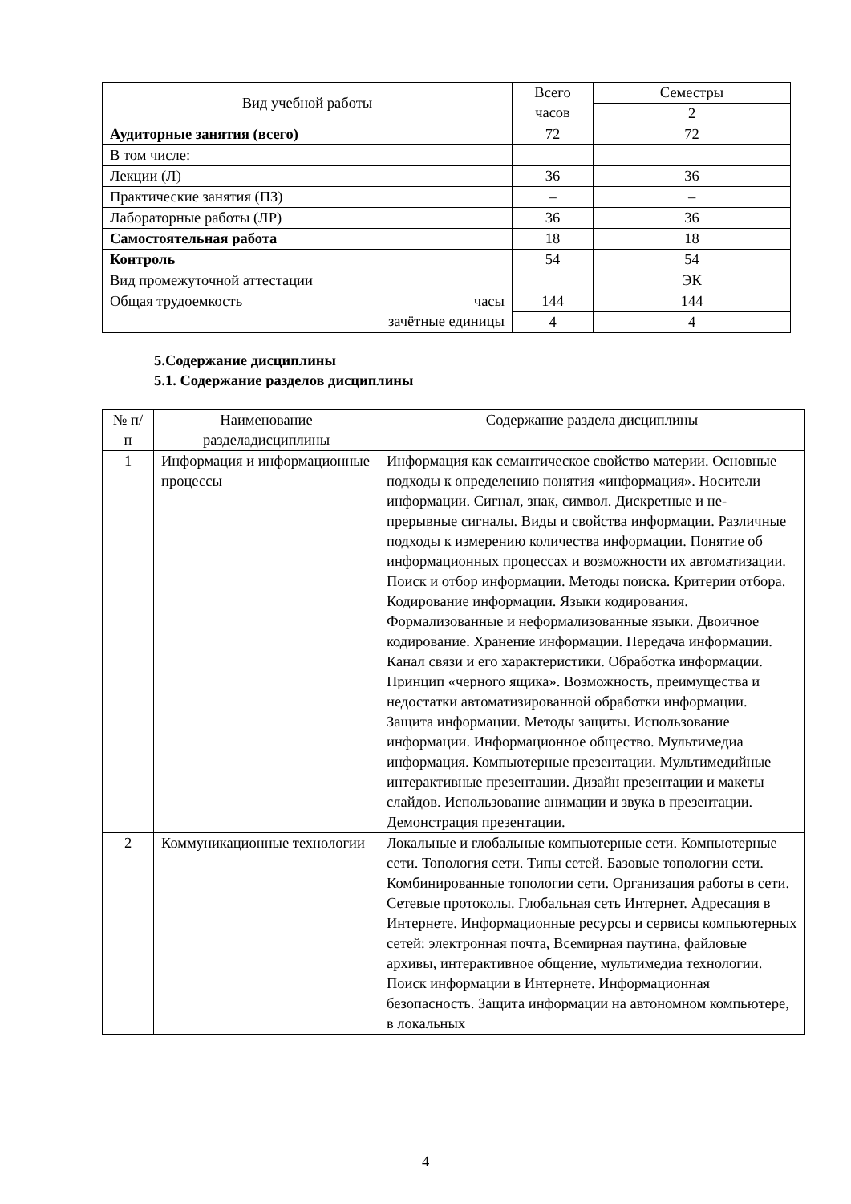| Вид учебной работы | Всего часов | Семестры |
| --- | --- | --- |
| | | 2 |
| Аудиторные занятия (всего) | 72 | 72 |
| В том числе: | | |
| Лекции (Л) | 36 | 36 |
| Практические занятия (ПЗ) | – | – |
| Лабораторные работы (ЛР) | 36 | 36 |
| Самостоятельная работа | 18 | 18 |
| Контроль | 54 | 54 |
| Вид промежуточной аттестации | | ЭК |
| Общая трудоемкость часы зачётные единицы | 144 | 144 |
| | 4 | 4 |
5.Содержание дисциплины
5.1. Содержание разделов дисциплины
| № п/п | Наименование разделадисциплины | Содержание раздела дисциплины |
| --- | --- | --- |
| 1 | Информация и информационные процессы | Информация как семантическое свойство материи. Основные подходы к определению понятия «информация». Носители информации. Сигнал, знак, символ. Дискретные и не-прерывные сигналы. Виды и свойства информации. Различные подходы к измерению количества информации. Понятие об информационных процессах и возможности их автоматизации. Поиск и отбор информации. Методы поиска. Критерии отбора. Кодирование информации. Языки кодирования. Формализованные и неформализованные языки. Двоичное кодирование. Хранение информации. Передача информации. Канал связи и его характеристики. Обработка информации. Принцип «черного ящика». Возможность, преимущества и недостатки автоматизированной обработки информации. Защита информации. Методы защиты. Использование информации. Информационное общество. Мультимедиа информация. Компьютерные презентации. Мультимедийные интерактивные презентации. Дизайн презентации и макеты слайдов. Использование анимации и звука в презентации. Демонстрация презентации. |
| 2 | Коммуникационные технологии | Локальные и глобальные компьютерные сети. Компьютерные сети. Топология сети. Типы сетей. Базовые топологии сети. Комбинированные топологии сети. Организация работы в сети. Сетевые протоколы. Глобальная сеть Интернет. Адресация в Интернете. Информационные ресурсы и сервисы компьютерных сетей: электронная почта, Всемирная паутина, файловые архивы, интерактивное общение, мультимедиа технологии. Поиск информации в Интернете. Информационная безопасность. Защита информации на автономном компьютере, в локальных |
4